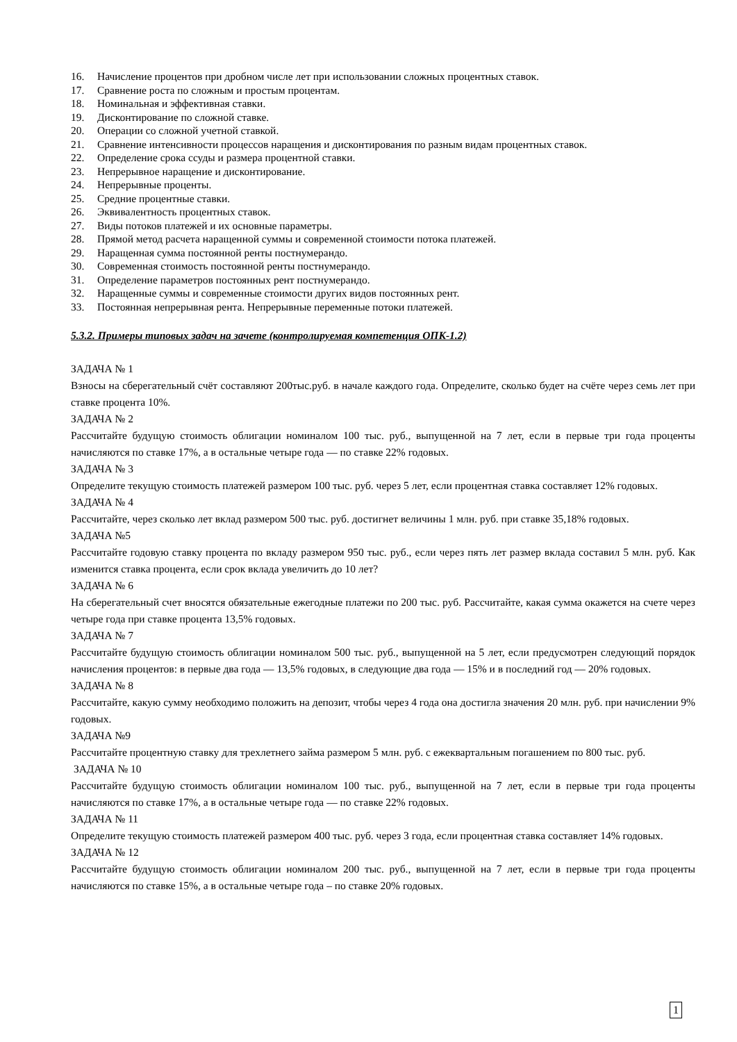16. Начисление процентов при дробном числе лет при использовании сложных процентных ставок.
17. Сравнение роста по сложным и простым процентам.
18. Номинальная и эффективная ставки.
19. Дисконтирование по сложной ставке.
20. Операции со сложной учетной ставкой.
21. Сравнение интенсивности процессов наращения и дисконтирования по разным видам процентных ставок.
22. Определение срока ссуды и размера процентной ставки.
23. Непрерывное наращение и дисконтирование.
24. Непрерывные проценты.
25. Средние процентные ставки.
26. Эквивалентность процентных ставок.
27. Виды потоков платежей и их основные параметры.
28. Прямой метод расчета наращенной суммы и современной стоимости потока платежей.
29. Наращенная сумма постоянной ренты постнумерандо.
30. Современная стоимость постоянной ренты постнумерандо.
31. Определение параметров постоянных рент постнумерандо.
32. Наращенные суммы и современные стоимости других видов постоянных рент.
33. Постоянная непрерывная рента. Непрерывные переменные потоки платежей.
5.3.2. Примеры типовых задач на зачете (контролируемая компетенция ОПК-1.2)
ЗАДАЧА № 1
Взносы на сберегательный счёт составляют 200тыс.руб. в начале каждого года. Определите, сколько будет на счёте через семь лет при ставке процента 10%.
ЗАДАЧА № 2
Рассчитайте будущую стоимость облигации номиналом 100 тыс. руб., выпущенной на 7 лет, если в первые три года проценты начисляются по ставке 17%, а в остальные четыре года — по ставке 22% годовых.
ЗАДАЧА № 3
Определите текущую стоимость платежей размером 100 тыс. руб. через 5 лет, если процентная ставка составляет 12% годовых.
ЗАДАЧА № 4
Рассчитайте, через сколько лет вклад размером 500 тыс. руб. достигнет величины 1 млн. руб. при ставке 35,18% годовых.
ЗАДАЧА №5
Рассчитайте годовую ставку процента по вкладу размером 950 тыс. руб., если через пять лет размер вклада составил 5 млн. руб. Как изменится ставка процента, если срок вклада увеличить до 10 лет?
ЗАДАЧА № 6
На сберегательный счет вносятся обязательные ежегодные платежи по 200 тыс. руб. Рассчитайте, какая сумма окажется на счете через четыре года при ставке процента 13,5% годовых.
ЗАДАЧА № 7
Рассчитайте будущую стоимость облигации номиналом 500 тыс. руб., выпущенной на 5 лет, если предусмотрен следующий порядок начисления процентов: в первые два года — 13,5% годовых, в следующие два года — 15% и в последний год — 20% годовых.
ЗАДАЧА № 8
Рассчитайте, какую сумму необходимо положить на депозит, чтобы через 4 года она достигла значения 20 млн. руб. при начислении 9% годовых.
ЗАДАЧА №9
Рассчитайте процентную ставку для трехлетнего займа размером 5 млн. руб. с ежеквартальным погашением по 800 тыс. руб.
ЗАДАЧА № 10
Рассчитайте будущую стоимость облигации номиналом 100 тыс. руб., выпущенной на 7 лет, если в первые три года проценты начисляются по ставке 17%, а в остальные четыре года — по ставке 22% годовых.
ЗАДАЧА № 11
Определите текущую стоимость платежей размером 400 тыс. руб. через 3 года, если процентная ставка составляет 14% годовых.
ЗАДАЧА № 12
Рассчитайте будущую стоимость облигации номиналом 200 тыс. руб., выпущенной на 7 лет, если в первые три года проценты начисляются по ставке 15%, а в остальные четыре года – по ставке 20% годовых.
1